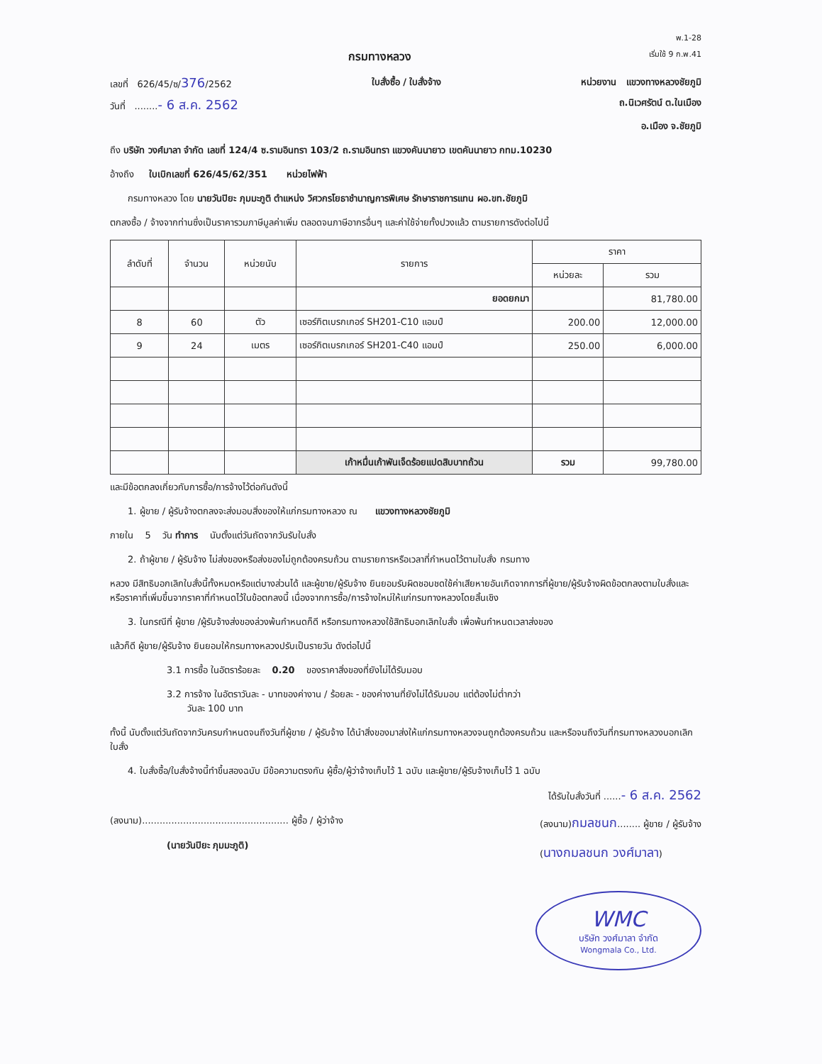พ.1-28
กรมทางหลวง เริ่มใช้ 9 ก.พ.41
เลขที่ 626/45/ซ/376/2562 ใบสั่งซื้อ / ใบสั่งจ้าง หน่วยงาน แขวงทางหลวงชัยภูมิ
วันที่ ........- 6 ส.ค. 2562 ถ.นิเวศรัตน์ ต.ในเมือง
อ.เมือง จ.ชัยภูมิ
ถึง บริษัท วงศ์มาลา จำกัด เลขที่ 124/4 ซ.รามอินทรา 103/2 ถ.รามอินทรา แขวงคันนายาว เขตคันนายาว กทม.10230
อ้างถึง ใบเบิกเลขที่ 626/45/62/351 หน่วยไฟฟ้า
กรมทางหลวง โดย นายวันปิยะ ภุมมะภูติ ตำแหน่ง วิศวกรโยธาชำนาญการพิเศษ รักษาราชการแทน ผอ.ขท.ชัยภูมิ
ตกลงซื้อ / จ้างจากท่านซึ่งเป็นราคารวมภาษีมูลค่าเพิ่ม ตลอดจนภาษีอากรอื่นๆ และค่าใช้จ่ายทั้งปวงแล้ว ตามรายการดังต่อไปนี้
| ลำดับที่ | จำนวน | หน่วยนับ | รายการ | ราคา | |
| --- | --- | --- | --- | --- | --- |
| | | | | หน่วยละ | รวม |
| | | | ยอดยกมา | | 81,780.00 |
| 8 | 60 | ตัว | เซอร์กิตเบรกเกอร์ SH201-C10 แอมป์ | 200.00 | 12,000.00 |
| 9 | 24 | เมตร | เซอร์กิตเบรกเกอร์ SH201-C40 แอมป์ | 250.00 | 6,000.00 |
| | | | เก้าหมื่นเก้าพันเจ็ดร้อยแปดสิบบาทถ้วน | รวม | 99,780.00 |
และมีข้อตกลงเกี่ยวกับการซื้อ/การจ้างไว้ต่อกันดังนี้
1. ผู้ขาย / ผู้รับจ้างตกลงจะส่งมอบสิ่งของให้แก่กรมทางหลวง ณ แขวงทางหลวงชัยภูมิ
ภายใน 5 วัน ทำการ นับตั้งแต่วันถัดจากวันรับใบสั่ง
2. ถ้าผู้ขาย / ผู้รับจ้าง ไม่ส่งของหรือส่งของไม่ถูกต้องครบถ้วน ตามรายการหรือเวลาที่กำหนดไว้ตามใบสั่ง กรมทาง
หลวง มีสิทธิบอกเลิกใบสั่งนี้ทั้งหมดหรือแต่บางส่วนได้ และผู้ขาย/ผู้รับจ้าง ยินยอมรับผิดชอบชดใช้ค่าเสียหายอันเกิดจากการที่ผู้ขาย/ผู้รับจ้างผิดข้อตกลงตามใบสั่งและหรือราคาที่เพิ่มขึ้นจากราคาที่กำหนดไว้ในข้อตกลงนี้ เนื่องจากการซื้อ/การจ้างใหม่ให้แก่กรมทางหลวงโดยสิ้นเชิง
3. ในกรณีที่ ผู้ขาย /ผู้รับจ้างส่งของล่วงพ้นกำหนดก็ดี หรือกรมทางหลวงใช้สิทธิบอกเลิกใบสั่ง เพื่อพ้นกำหนดเวลาส่งของ
แล้วก็ดี ผู้ขาย/ผู้รับจ้าง ยินยอมให้กรมทางหลวงปรับเป็นรายวัน ดังต่อไปนี้
3.1 การซื้อ ในอัตราร้อยละ 0.20 ของราคาสิ่งของที่ยังไม่ได้รับมอบ
3.2 การจ้าง ในอัตราวันละ - บาทของค่างาน / ร้อยละ - ของค่างานที่ยังไม่ได้รับมอบ แต่ต้องไม่ต่ำกว่า
วันละ 100 บาท
ทั้งนี้ นับตั้งแต่วันถัดจากวันครบกำหนดจนถึงวันที่ผู้ขาย / ผู้รับจ้าง ได้นำสิ่งของมาส่งให้แก่กรมทางหลวงจนถูกต้องครบถ้วน และหรือจนถึงวันที่กรมทางหลวงบอกเลิกใบสั่ง
4. ใบสั่งซื้อ/ใบสั่งจ้างนี้ทำขึ้นสองฉบับ มีข้อความตรงกัน ผู้ซื้อ/ผู้ว่าจ้างเก็บไว้ 1 ฉบับ และผู้ขาย/ผู้รับจ้างเก็บไว้ 1 ฉบับ
ได้รับใบสั่งวันที่ ......- 6 ส.ค. 2562
(ลงนาม).................................................. ผู้ซื้อ / ผู้ว่าจ้าง
(นายวันปิยะ ภุมมะภูติ)
(ลงนาม)กมลชนก........ ผู้ขาย / ผู้รับจ้าง
(นางกมลชนก วงศ์มาลา)
WMC
บริษัท วงศ์มาลา จำกัด
Wongmala Co., Ltd.